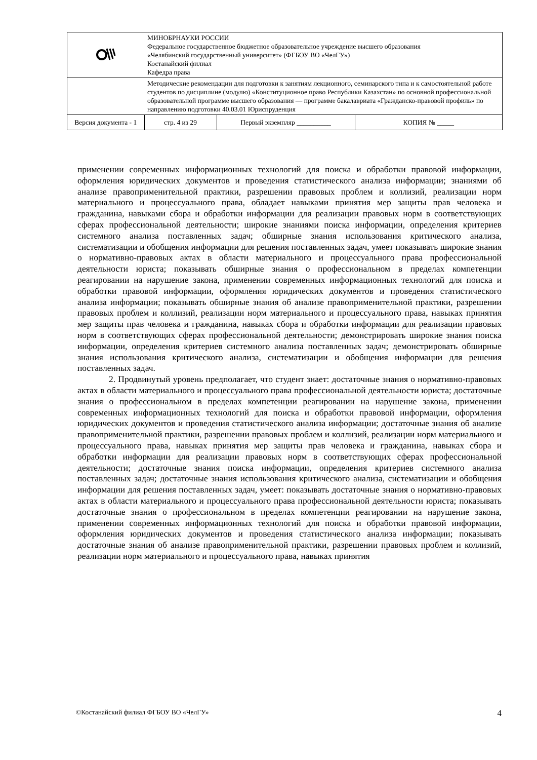| | МИНОБРНАУКИ РОССИИ Федеральное государственное бюджетное образовательное учреждение высшего образования «Челябинский государственный университет» (ФГБОУ ВО «ЧелГУ») Костанайский филиал Кафедра права | | |
| | Методические рекомендации для подготовки к занятиям лекционного, семинарского типа и к самостоятельной работе студентов по дисциплине (модулю) «Конституционное право Республики Казахстан» по основной профессиональной образовательной программе высшего образования — программе бакалавриата «Гражданско-правовой профиль» по направлению подготовки 40.03.01 Юриспруденция | | |
| Версия документа - 1 | стр. 4 из 29 | Первый экземпляр __________ | КОПИЯ № _____ |
применении современных информационных технологий для поиска и обработки правовой информации, оформления юридических документов и проведения статистического анализа информации; знаниями об анализе правоприменительной практики, разрешении правовых проблем и коллизий, реализации норм материального и процессуального права, обладает навыками принятия мер защиты прав человека и гражданина, навыками сбора и обработки информации для реализации правовых норм в соответствующих сферах профессиональной деятельности; широкие знаниями поиска информации, определения критериев системного анализа поставленных задач; обширные знания использования критического анализа, систематизации и обобщения информации для решения поставленных задач, умеет показывать широкие знания о нормативно-правовых актах в области материального и процессуального права профессиональной деятельности юриста; показывать обширные знания о профессиональном в пределах компетенции реагировании на нарушение закона, применении современных информационных технологий для поиска и обработки правовой информации, оформления юридических документов и проведения статистического анализа информации; показывать обширные знания об анализе правоприменительной практики, разрешении правовых проблем и коллизий, реализации норм материального и процессуального права, навыках принятия мер защиты прав человека и гражданина, навыках сбора и обработки информации для реализации правовых норм в соответствующих сферах профессиональной деятельности; демонстрировать широкие знания поиска информации, определения критериев системного анализа поставленных задач; демонстрировать обширные знания использования критического анализа, систематизации и обобщения информации для решения поставленных задач.
2. Продвинутый уровень предполагает, что студент знает: достаточные знания о нормативно-правовых актах в области материального и процессуального права профессиональной деятельности юриста; достаточные знания о профессиональном в пределах компетенции реагировании на нарушение закона, применении современных информационных технологий для поиска и обработки правовой информации, оформления юридических документов и проведения статистического анализа информации; достаточные знания об анализе правоприменительной практики, разрешении правовых проблем и коллизий, реализации норм материального и процессуального права, навыках принятия мер защиты прав человека и гражданина, навыках сбора и обработки информации для реализации правовых норм в соответствующих сферах профессиональной деятельности; достаточные знания поиска информации, определения критериев системного анализа поставленных задач; достаточные знания использования критического анализа, систематизации и обобщения информации для решения поставленных задач, умеет: показывать достаточные знания о нормативно-правовых актах в области материального и процессуального права профессиональной деятельности юриста; показывать достаточные знания о профессиональном в пределах компетенции реагировании на нарушение закона, применении современных информационных технологий для поиска и обработки правовой информации, оформления юридических документов и проведения статистического анализа информации; показывать достаточные знания об анализе правоприменительной практики, разрешении правовых проблем и коллизий, реализации норм материального и процессуального права, навыках принятия
©Костанайский филиал ФГБОУ ВО «ЧелГУ» 4